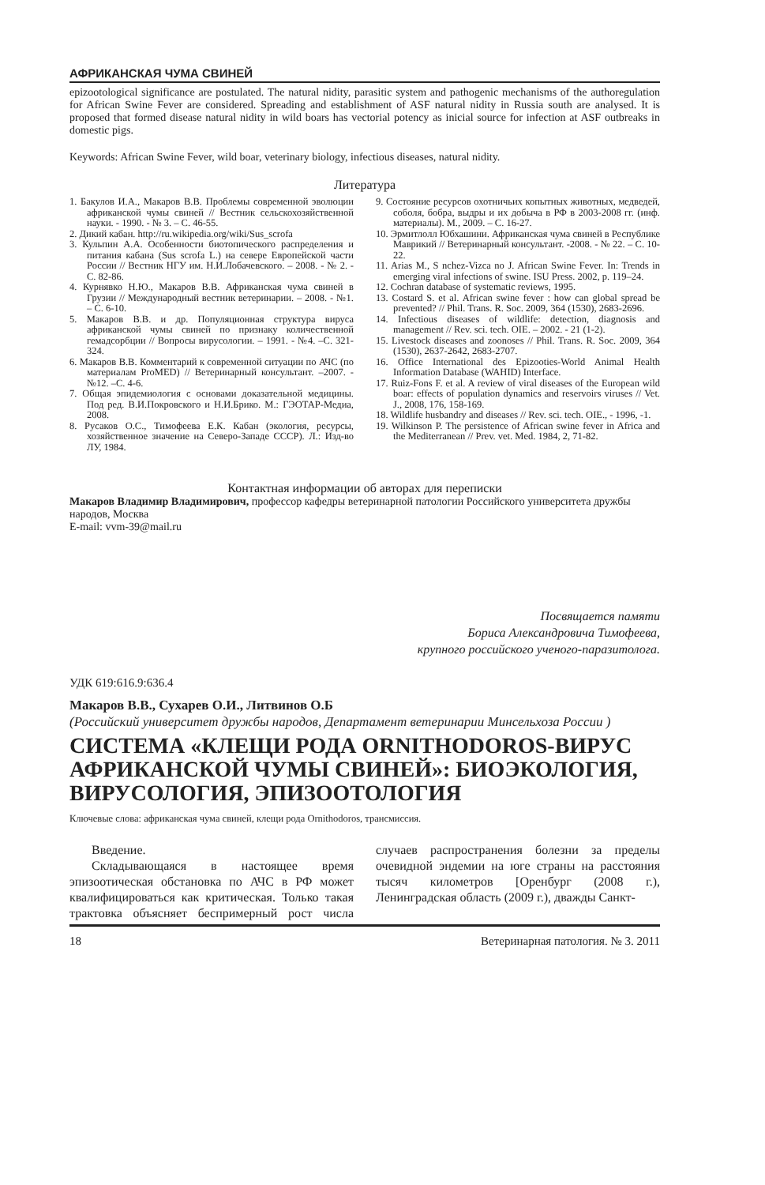АФРИКАНСКАЯ ЧУМА СВИНЕЙ
epizootological significance are postulated. The natural nidity, parasitic system and pathogenic mechanisms of the authoregulation for African Swine Fever are considered. Spreading and establishment of ASF natural nidity in Russia south are analysed. It is proposed that formed disease natural nidity in wild boars has vectorial potency as inicial source for infection at ASF outbreaks in domestic pigs.
Keywords: African Swine Fever, wild boar, veterinary biology, infectious diseases, natural nidity.
Литература
1. Бакулов И.А., Макаров В.В. Проблемы современной эволюции африканской чумы свиней // Вестник сельскохозяйственной науки. - 1990. - № 3. – С. 46-55.
2. Дикий кабан. http://ru.wikipedia.org/wiki/Sus_scrofa
3. Кульпин А.А. Особенности биотопического распределения и питания кабана (Sus scrofa L.) на севере Европейской части России // Вестник НГУ им. Н.И.Лобачевского. – 2008. - № 2. - С. 82-86.
4. Курнявко Н.Ю., Макаров В.В. Африканская чума свиней в Грузии // Международный вестник ветеринарии. – 2008. - №1. – С. 6-10.
5. Макаров В.В. и др. Популяционная структура вируса африканской чумы свиней по признаку количественной гемадсорбции // Вопросы вирусологии. – 1991. - №4. –С. 321-324.
6. Макаров В.В. Комментарий к современной ситуации по АЧС (по материалам ProMED) // Ветеринарный консультант. –2007. - №12. –С. 4-6.
7. Общая эпидемиология с основами доказательной медицины. Под ред. В.И.Покровского и Н.И.Брико. М.: ГЭОТАР-Медиа, 2008.
8. Русаков О.С., Тимофеева Е.К. Кабан (экология, ресурсы, хозяйственное значение на Северо-Западе СССР). Л.: Изд-во ЛУ, 1984.
9. Состояние ресурсов охотничьих копытных животных, медведей, соболя, бобра, выдры и их добыча в РФ в 2003-2008 гг. (инф. материалы). М., 2009. – С. 16-27.
10. Эрмитлолл Юбхашини. Африканская чума свиней в Республике Маврикий // Ветеринарный консультант. -2008. - № 22. – С. 10-22.
11. Arias M., S nchez-Vizca no J. African Swine Fever. In: Trends in emerging viral infections of swine. ISU Press. 2002, p. 119–24.
12. Cochran database of systematic reviews, 1995.
13. Costard S. et al. African swine fever : how can global spread be prevented? // Phil. Trans. R. Soc. 2009, 364 (1530), 2683-2696.
14. Infectious diseases of wildlife: detection, diagnosis and management // Rev. sci. tech. OIE. – 2002. - 21 (1-2).
15. Livestock diseases and zoonoses // Phil. Trans. R. Soc. 2009, 364 (1530), 2637-2642, 2683-2707.
16. Office International des Epizooties-World Animal Health Information Database (WAHID) Interface.
17. Ruiz-Fons F. et al. A review of viral diseases of the European wild boar: effects of population dynamics and reservoirs viruses // Vet. J., 2008, 176, 158-169.
18. Wildlife husbandry and diseases // Rev. sci. tech. OIE., - 1996, -1.
19. Wilkinson P. The persistence of African swine fever in Africa and the Mediterranean // Prev. vet. Med. 1984, 2, 71-82.
Контактная информации об авторах для переписки
Макаров Владимир Владимирович, профессор кафедры ветеринарной патологии Российского университета дружбы народов, Москва
E-mail: vvm-39@mail.ru
Посвящается памяти
Бориса Александровича Тимофеева,
крупного российского ученого-паразитолога.
УДК 619:616.9:636.4
Макаров В.В., Сухарев О.И., Литвинов О.Б
(Российский университет дружбы народов, Департамент ветеринарии Минсельхоза России )
СИСТЕМА «КЛЕЩИ РОДА ORNITHODOROS-ВИРУС АФРИКАНСКОЙ ЧУМЫ СВИНЕЙ»: БИОЭКОЛОГИЯ, ВИРУСОЛОГИЯ, ЭПИЗООТОЛОГИЯ
Ключевые слова: африканская чума свиней, клещи рода Ornithodoros, трансмиссия.
Введение.
Складывающаяся в настоящее время эпизоотическая обстановка по АЧС в РФ может квалифицироваться как критическая. Только такая трактовка объясняет беспримерный рост числа случаев распространения болезни за пределы очевидной эндемии на юге страны на расстояния тысяч километров [Оренбург (2008 г.), Ленинградская область (2009 г.), дважды Санкт-
18 Ветеринарная патология. № 3. 2011